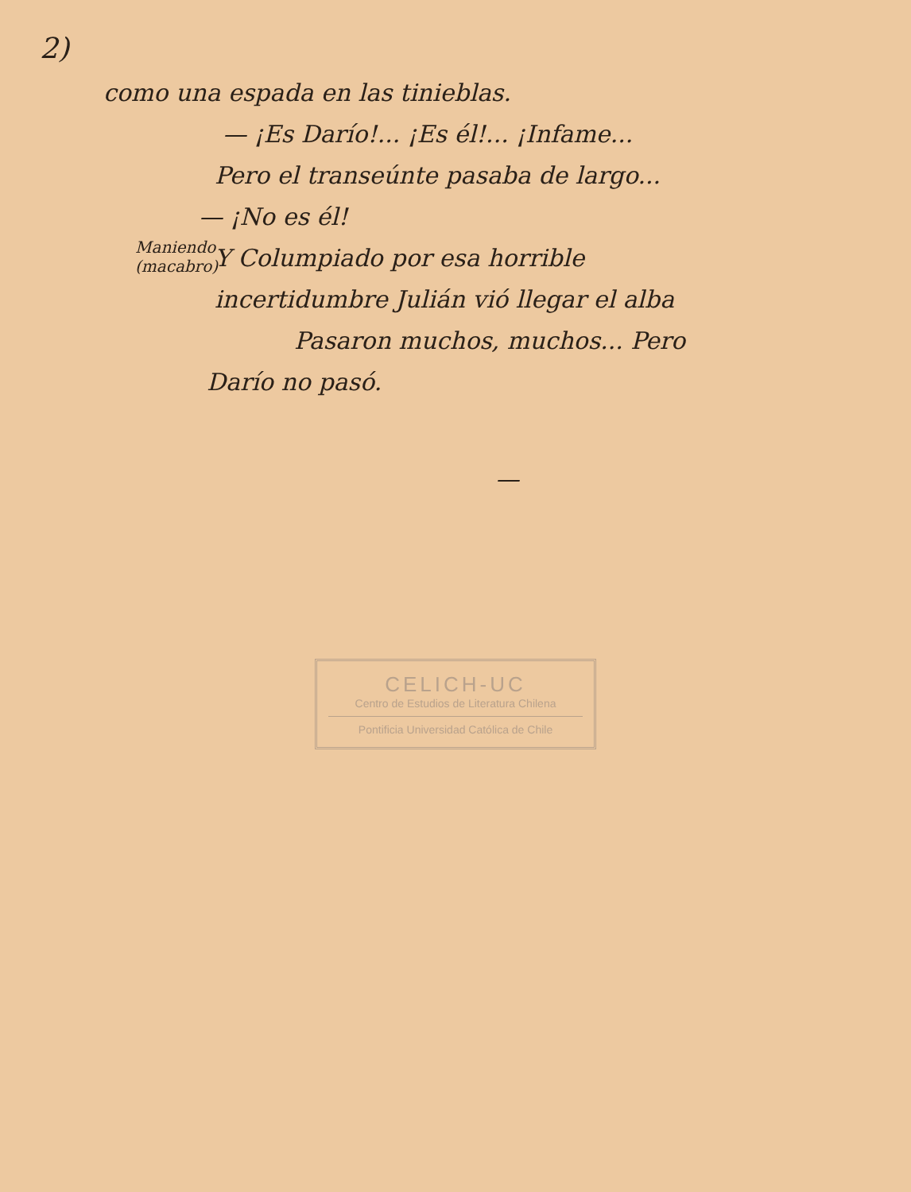2)
como una espada en las tinieblas.
— ¡Es Darío!... ¡Es él!... ¡Infame...
Pero el transeúnte pasaba de largo...
— ¡No es él!
Maniendo (macabro) Y Columpiado por esa horrible
incertidumbre Julián vió llegar el alba
Pasaron muchos, muchos... Pero
Darío no pasó.
—
CELICH-UC
Centro de Estudios de Literatura Chilena
Pontificia Universidad Católica de Chile